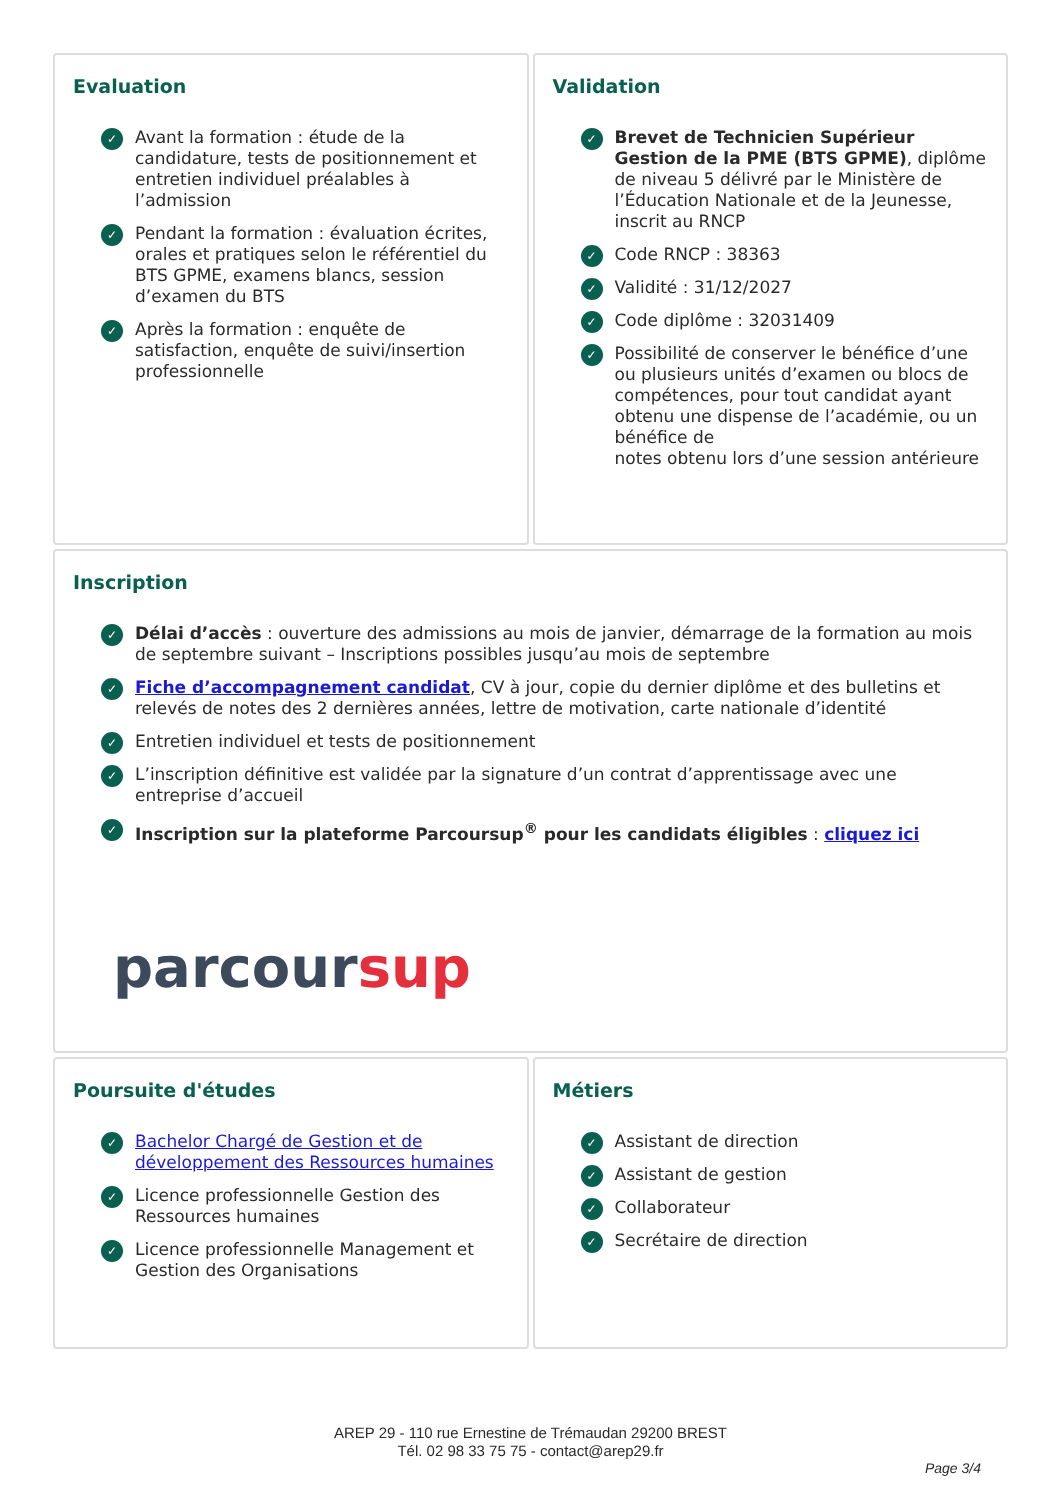Evaluation
✓ Avant la formation : étude de la candidature, tests de positionnement et entretien individuel préalables à l’admission
✓ Pendant la formation : évaluation écrites, orales et pratiques selon le référentiel du BTS GPME, examens blancs, session d’examen du BTS
✓ Après la formation : enquête de satisfaction, enquête de suivi/insertion professionnelle
Validation
✓ Brevet de Technicien Supérieur Gestion de la PME (BTS GPME), diplôme de niveau 5 délivré par le Ministère de l’Éducation Nationale et de la Jeunesse, inscrit au RNCP
✓ Code RNCP : 38363
✓ Validité : 31/12/2027
✓ Code diplôme : 32031409
✓ Possibilité de conserver le bénéfice d’une ou plusieurs unités d’examen ou blocs de compétences, pour tout candidat ayant obtenu une dispense de l’académie, ou un bénéfice de
notes obtenu lors d’une session antérieure
Inscription
✓ Délai d’accès : ouverture des admissions au mois de janvier, démarrage de la formation au mois de septembre suivant – Inscriptions possibles jusqu’au mois de septembre
✓ Fiche d’accompagnement candidat, CV à jour, copie du dernier diplôme et des bulletins et relevés de notes des 2 dernières années, lettre de motivation, carte nationale d’identité
✓ Entretien individuel et tests de positionnement
✓ L’inscription définitive est validée par la signature d’un contrat d’apprentissage avec une entreprise d’accueil
✓ Inscription sur la plateforme Parcoursup<sup>®</sup> pour les candidats éligibles : cliquez ici
parcoursup
Poursuite d'études
✓ Bachelor Chargé de Gestion et de développement des Ressources humaines
✓ Licence professionnelle Gestion des Ressources humaines
✓ Licence professionnelle Management et Gestion des Organisations
Métiers
✓ Assistant de direction
✓ Assistant de gestion
✓ Collaborateur
✓ Secrétaire de direction
AREP 29 - 110 rue Ernestine de Trémaudan 29200 BREST
Tél. 02 98 33 75 75 - contact@arep29.fr
Page 3/4